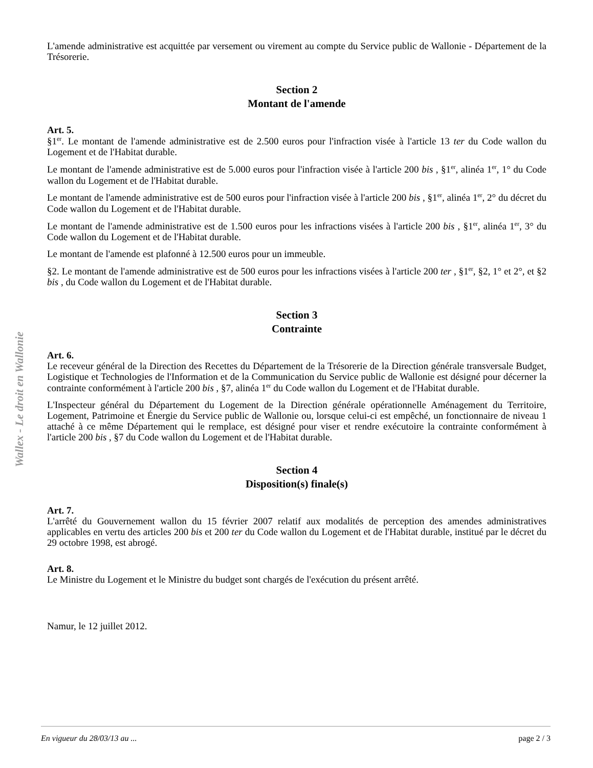Wallex - Le droit en Wallonie
L'amende administrative est acquittée par versement ou virement au compte du Service public de Wallonie - Département de la Trésorerie.
Section 2
Montant de l'amende
Art. 5.
§1<sup>er</sup>. Le montant de l'amende administrative est de 2.500 euros pour l'infraction visée à l'article 13 ter du Code wallon du Logement et de l'Habitat durable.
Le montant de l'amende administrative est de 5.000 euros pour l'infraction visée à l'article 200 bis , §1<sup>er</sup>, alinéa 1<sup>er</sup>, 1° du Code wallon du Logement et de l'Habitat durable.
Le montant de l'amende administrative est de 500 euros pour l'infraction visée à l'article 200 bis , §1<sup>er</sup>, alinéa 1<sup>er</sup>, 2° du décret du Code wallon du Logement et de l'Habitat durable.
Le montant de l'amende administrative est de 1.500 euros pour les infractions visées à l'article 200 bis , §1<sup>er</sup>, alinéa 1<sup>er</sup>, 3° du Code wallon du Logement et de l'Habitat durable.
Le montant de l'amende est plafonné à 12.500 euros pour un immeuble.
§2. Le montant de l'amende administrative est de 500 euros pour les infractions visées à l'article 200 ter , §1<sup>er</sup>, §2, 1° et 2°, et §2 bis , du Code wallon du Logement et de l'Habitat durable.
Section 3
Contrainte
Art. 6.
Le receveur général de la Direction des Recettes du Département de la Trésorerie de la Direction générale transversale Budget, Logistique et Technologies de l'Information et de la Communication du Service public de Wallonie est désigné pour décerner la contrainte conformément à l'article 200 bis , §7, alinéa 1<sup>er</sup> du Code wallon du Logement et de l'Habitat durable.
L'Inspecteur général du Département du Logement de la Direction générale opérationnelle Aménagement du Territoire, Logement, Patrimoine et Énergie du Service public de Wallonie ou, lorsque celui-ci est empêché, un fonctionnaire de niveau 1 attaché à ce même Département qui le remplace, est désigné pour viser et rendre exécutoire la contrainte conformément à l'article 200 bis , §7 du Code wallon du Logement et de l'Habitat durable.
Section 4
Disposition(s) finale(s)
Art. 7.
L'arrêté du Gouvernement wallon du 15 février 2007 relatif aux modalités de perception des amendes administratives applicables en vertu des articles 200 bis et 200 ter du Code wallon du Logement et de l'Habitat durable, institué par le décret du 29 octobre 1998, est abrogé.
Art. 8.
Le Ministre du Logement et le Ministre du budget sont chargés de l'exécution du présent arrêté.
Namur, le 12 juillet 2012.
En vigueur du 28/03/13 au ... page 2 / 3